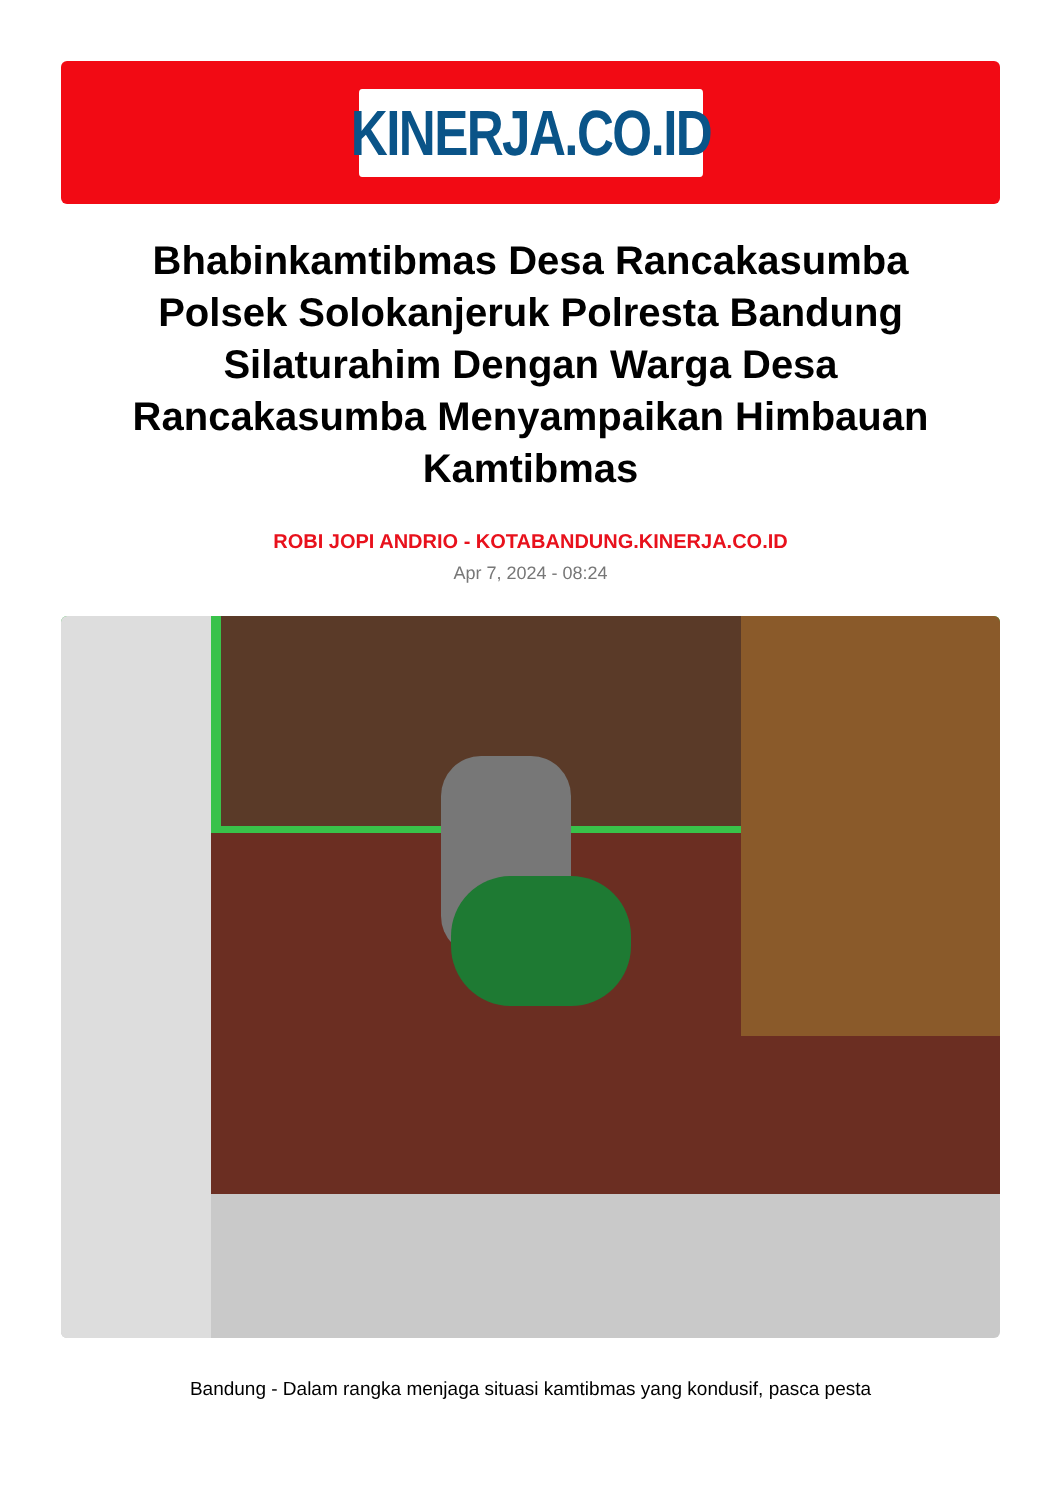KINERJA.CO.ID
Bhabinkamtibmas Desa Rancakasumba Polsek Solokanjeruk Polresta Bandung Silaturahim Dengan Warga Desa Rancakasumba Menyampaikan Himbauan Kamtibmas
ROBI JOPI ANDRIO - KOTABANDUNG.KINERJA.CO.ID
Apr 7, 2024 - 08:24
Bandung - Dalam rangka menjaga situasi kamtibmas yang kondusif, pasca pesta